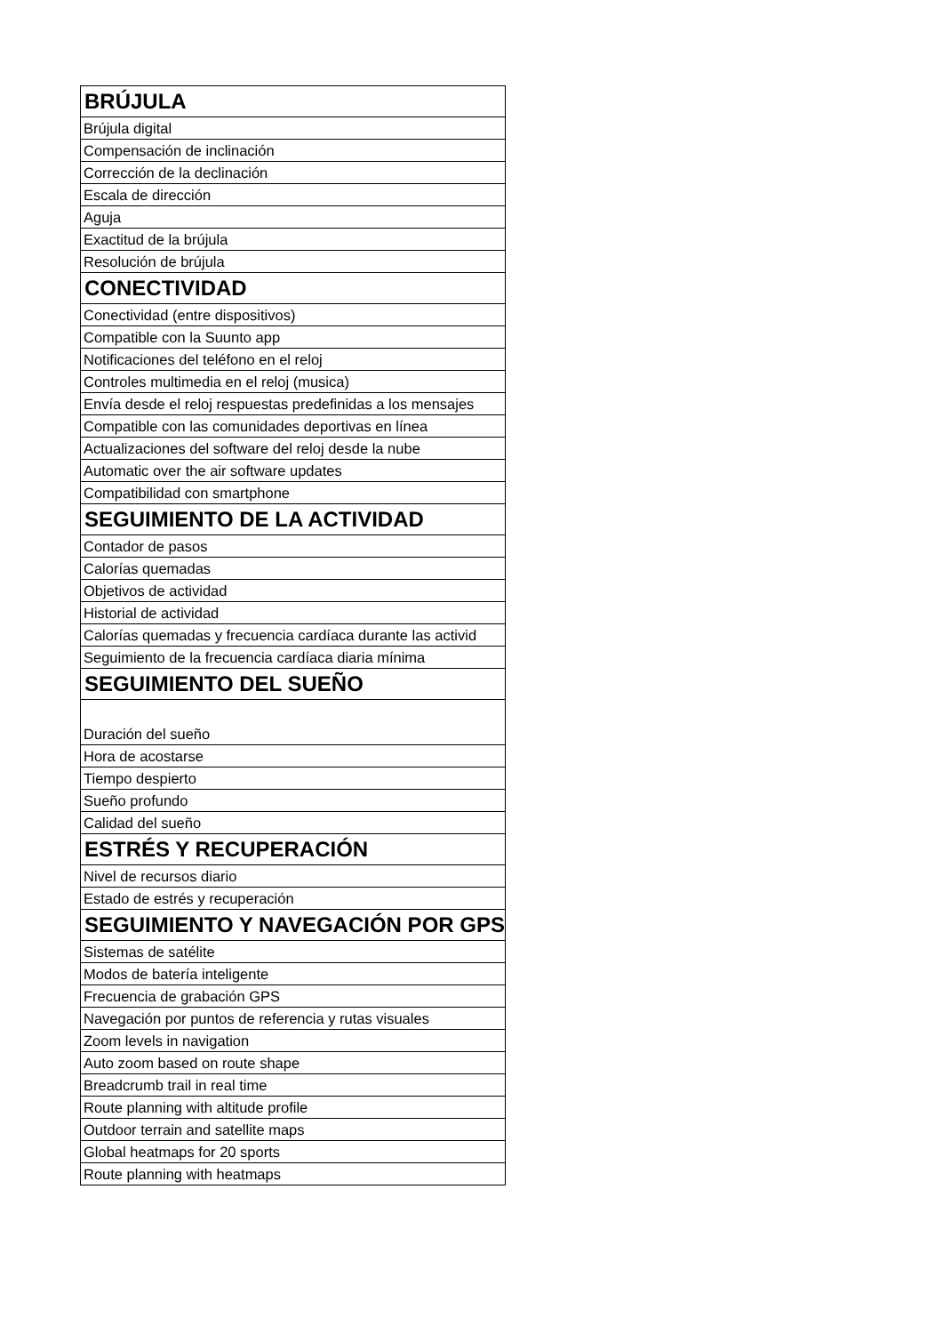| BRÚJULA |
| --- |
| Brújula digital |
| Compensación de inclinación |
| Corrección de la declinación |
| Escala de dirección |
| Aguja |
| Exactitud de la brújula |
| Resolución de brújula |
| CONECTIVIDAD |
| Conectividad (entre dispositivos) |
| Compatible con la Suunto app |
| Notificaciones del teléfono en el reloj |
| Controles multimedia en el reloj (musica) |
| Envía desde el reloj respuestas predefinidas a los mensajes |
| Compatible con las comunidades deportivas en línea |
| Actualizaciones del software del reloj desde la nube |
| Automatic over the air software updates |
| Compatibilidad con smartphone |
| SEGUIMIENTO DE LA ACTIVIDAD |
| Contador de pasos |
| Calorías quemadas |
| Objetivos de actividad |
| Historial de actividad |
| Calorías quemadas y frecuencia cardíaca durante las activid |
| Seguimiento de la frecuencia cardíaca diaria mínima |
| SEGUIMIENTO DEL SUEÑO |
| Duración del sueño |
| Hora de acostarse |
| Tiempo despierto |
| Sueño profundo |
| Calidad del sueño |
| ESTRÉS Y RECUPERACIÓN |
| Nivel de recursos diario |
| Estado de estrés y recuperación |
| SEGUIMIENTO Y NAVEGACIÓN POR GPS |
| Sistemas de satélite |
| Modos de batería inteligente |
| Frecuencia de grabación GPS |
| Navegación por puntos de referencia y rutas visuales |
| Zoom levels in navigation |
| Auto zoom based on route shape |
| Breadcrumb trail in real time |
| Route planning with altitude profile |
| Outdoor terrain and satellite maps |
| Global heatmaps for 20 sports |
| Route planning with heatmaps |